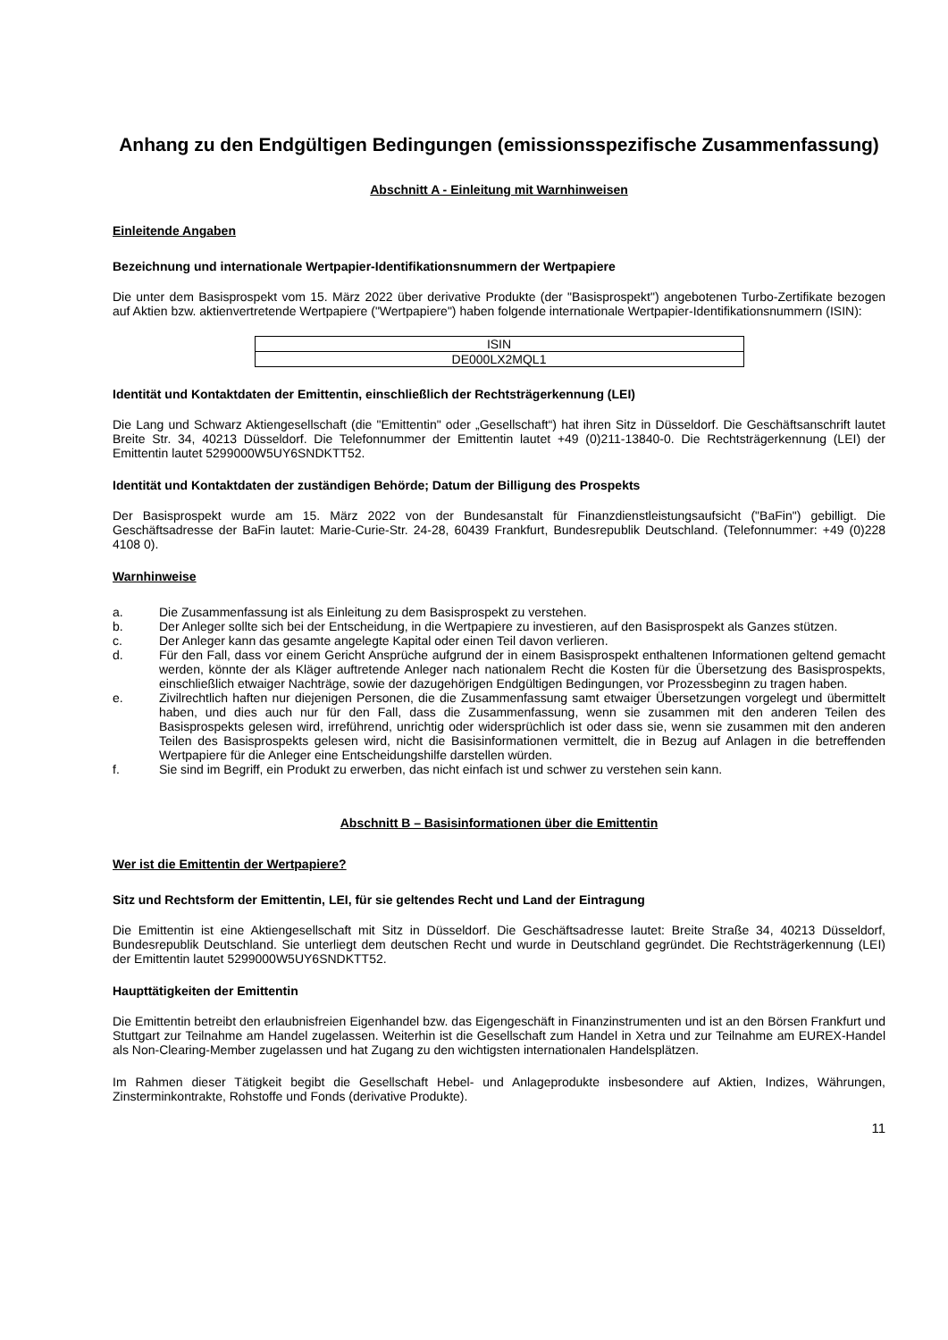Anhang zu den Endgültigen Bedingungen (emissionsspezifische Zusammenfassung)
Abschnitt A - Einleitung mit Warnhinweisen
Einleitende Angaben
Bezeichnung und internationale Wertpapier-Identifikationsnummern der Wertpapiere
Die unter dem Basisprospekt vom 15. März 2022 über derivative Produkte (der "Basisprospekt") angebotenen Turbo-Zertifikate bezogen auf Aktien bzw. aktienvertretende Wertpapiere ("Wertpapiere") haben folgende internationale Wertpapier-Identifikationsnummern (ISIN):
| ISIN |
| DE000LX2MQL1 |
Identität und Kontaktdaten der Emittentin, einschließlich der Rechtsträgerkennung (LEI)
Die Lang und Schwarz Aktiengesellschaft (die "Emittentin" oder „Gesellschaft“) hat ihren Sitz in Düsseldorf. Die Geschäftsanschrift lautet Breite Str. 34, 40213 Düsseldorf. Die Telefonnummer der Emittentin lautet +49 (0)211-13840-0. Die Rechtsträgerkennung (LEI) der Emittentin lautet 5299000W5UY6SNDKTT52.
Identität und Kontaktdaten der zuständigen Behörde; Datum der Billigung des Prospekts
Der Basisprospekt wurde am 15. März 2022 von der Bundesanstalt für Finanzdienstleistungsaufsicht ("BaFin") gebilligt. Die Geschäftsadresse der BaFin lautet: Marie-Curie-Str. 24-28, 60439 Frankfurt, Bundesrepublik Deutschland. (Telefonnummer: +49 (0)228 4108 0).
Warnhinweise
a. Die Zusammenfassung ist als Einleitung zu dem Basisprospekt zu verstehen.
b. Der Anleger sollte sich bei der Entscheidung, in die Wertpapiere zu investieren, auf den Basisprospekt als Ganzes stützen.
c. Der Anleger kann das gesamte angelegte Kapital oder einen Teil davon verlieren.
d. Für den Fall, dass vor einem Gericht Ansprüche aufgrund der in einem Basisprospekt enthaltenen Informationen geltend gemacht werden, könnte der als Kläger auftretende Anleger nach nationalem Recht die Kosten für die Übersetzung des Basisprospekts, einschließlich etwaiger Nachträge, sowie der dazugehörigen Endgültigen Bedingungen, vor Prozessbeginn zu tragen haben.
e. Zivilrechtlich haften nur diejenigen Personen, die die Zusammenfassung samt etwaiger Übersetzungen vorgelegt und übermittelt haben, und dies auch nur für den Fall, dass die Zusammenfassung, wenn sie zusammen mit den anderen Teilen des Basisprospekts gelesen wird, irreführend, unrichtig oder widersprüchlich ist oder dass sie, wenn sie zusammen mit den anderen Teilen des Basisprospekts gelesen wird, nicht die Basisinformationen vermittelt, die in Bezug auf Anlagen in die betreffenden Wertpapiere für die Anleger eine Entscheidungshilfe darstellen würden.
f. Sie sind im Begriff, ein Produkt zu erwerben, das nicht einfach ist und schwer zu verstehen sein kann.
Abschnitt B – Basisinformationen über die Emittentin
Wer ist die Emittentin der Wertpapiere?
Sitz und Rechtsform der Emittentin, LEI, für sie geltendes Recht und Land der Eintragung
Die Emittentin ist eine Aktiengesellschaft mit Sitz in Düsseldorf. Die Geschäftsadresse lautet: Breite Straße 34, 40213 Düsseldorf, Bundesrepublik Deutschland. Sie unterliegt dem deutschen Recht und wurde in Deutschland gegründet. Die Rechtsträgerkennung (LEI) der Emittentin lautet 5299000W5UY6SNDKTT52.
Haupttätigkeiten der Emittentin
Die Emittentin betreibt den erlaubnisfreien Eigenhandel bzw. das Eigengeschäft in Finanzinstrumenten und ist an den Börsen Frankfurt und Stuttgart zur Teilnahme am Handel zugelassen. Weiterhin ist die Gesellschaft zum Handel in Xetra und zur Teilnahme am EUREX-Handel als Non-Clearing-Member zugelassen und hat Zugang zu den wichtigsten internationalen Handelsplätzen.
Im Rahmen dieser Tätigkeit begibt die Gesellschaft Hebel- und Anlageprodukte insbesondere auf Aktien, Indizes, Währungen, Zinsterminkontrakte, Rohstoffe und Fonds (derivative Produkte).
11